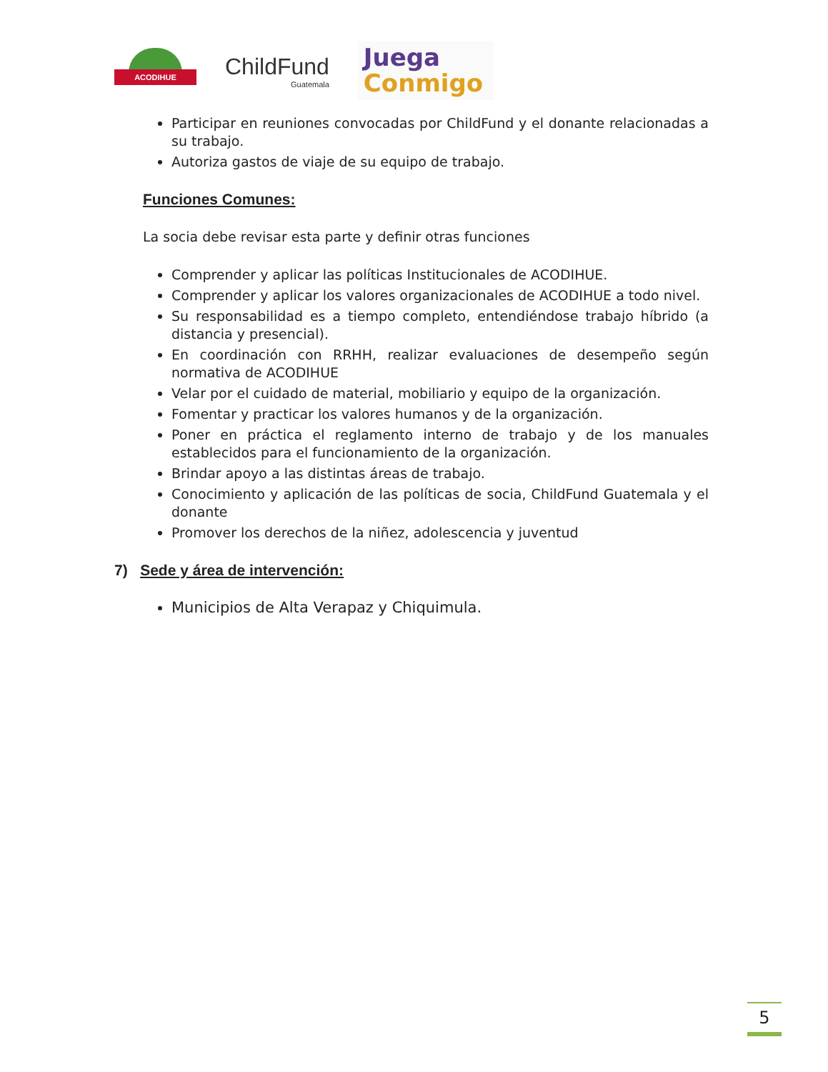ACODIHUE
ChildFund
Guatemala
Juega
Conmigo
Participar en reuniones convocadas por ChildFund y el donante relacionadas a su trabajo.
Autoriza gastos de viaje de su equipo de trabajo.
Funciones Comunes:
La socia debe revisar esta parte y definir otras funciones
Comprender y aplicar las políticas Institucionales de ACODIHUE.
Comprender y aplicar los valores organizacionales de ACODIHUE a todo nivel.
Su responsabilidad es a tiempo completo, entendiéndose trabajo híbrido (a distancia y presencial).
En coordinación con RRHH, realizar evaluaciones de desempeño según normativa de ACODIHUE
Velar por el cuidado de material, mobiliario y equipo de la organización.
Fomentar y practicar los valores humanos y de la organización.
Poner en práctica el reglamento interno de trabajo y de los manuales establecidos para el funcionamiento de la organización.
Brindar apoyo a las distintas áreas de trabajo.
Conocimiento y aplicación de las políticas de socia, ChildFund Guatemala y el donante
Promover los derechos de la niñez, adolescencia y juventud
7) Sede y área de intervención:
Municipios de Alta Verapaz y Chiquimula.
5